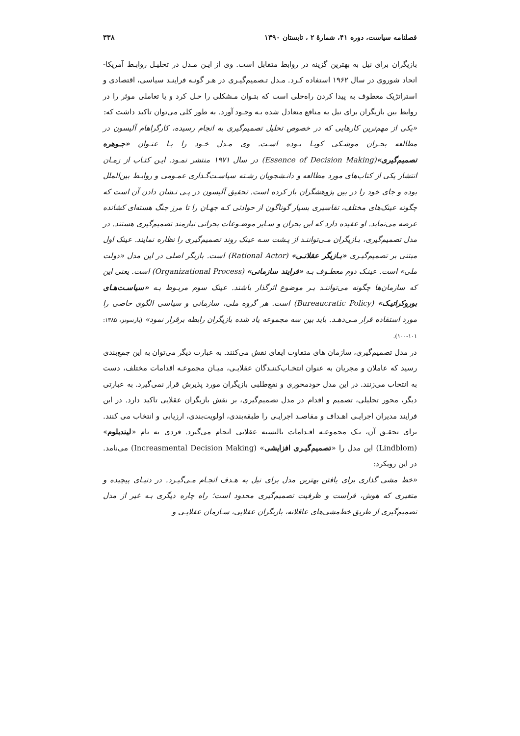فصلنامه سیاست، دوره ۴۱، شمارهٔ ۲ ، تابستان ۱۳۹۰ ۳۳۸
بازیگران برای نیل به بهترین گزینه در روابط متقابل است. وی از ایـن مـدل در تحلیـل روابـط آمریکا- اتحاد شوروی در سال ۱۹۶۲ استفاده کـرد. مـدل تـصمیم‌گیـری در هـر گونـه فراینـد سیاسی، اقتصادی و استراتژیک معطوف به پیدا کردن راه‌حلی است که بتـوان مـشکلی را حـل کرد و یا تعاملی موثر را در روابط بین بازیگران برای نیل به منافع متعادل شده بـه وجـود آورد. به طور کلی می‌توان تاکید داشت که:
«یکی از مهم‌ترین کارهایی که در خصوص تحلیل تصمیم‌گیری به انجام رسیده، کارگراهام آلیسون در مطالعه بحـران موشـکی کوبـا بـوده اسـت. وی مـدل خـود را بـا عنـوان «جـوهره تصمیم‌گیری»(Essence of Decision Making) در سال ۱۹۷۱ منتشر نمـود. ایـن کتـاب از زمـان انتشار یکی از کتاب‌های مورد مطالعه و دانـشجویان رشـته سیاسـت‌گـذاری عمـومی و روابـط بین‌الملل بوده و جای خود را در بین پژوهشگران باز کرده است. تحقیق آلیسون در پـی نـشان دادن آن است که چگونه عینک‌های مختلف، تفاسیری بسیار گوناگون از حوادثی کـه جهـان را تا مرز جنگ هسته‌ای کشانده عرضه می‌نماید. او عقیده دارد که این بحران و سـایر موضـوعات بحرانی نیازمند تصمیم‌گیری هستند. در مدل تصمیم‌گیری، بـازیگران مـی‌تواننـد از پـشت سـه عینک روند تصمیم‌گیری را نظاره نمایند. عینک اول مبتنی بر تصمیم‌گیـری «بـازیگر عقلانـی» (Rational Actor) است. بازیگر اصلی در این مدل «دولت ملی» است. عینـک دوم معطـوف بـه «فرایند سازمانی» (Organizational Process) است. یعنی این که سازمان‌ها چگونه می‌تواننـد بـر موضوع اثرگذار باشند. عینک سوم مربـوط بـه «سیاسـت‌هـای بوروکراتیـک» (Bureaucratic Policy) است. هر گروه ملی، سازمانی و سیاسی الگوی خاصی را مورد استفاده قرار مـی‌دهـد. باید بین سه مجموعه یاد شده بازیگران رابطه برقرار نمود» (پارسونز، ۱۳۸۵: ۱۰۱-۱۰۰).
در مدل تصمیم‌گیری، سازمان های متفاوت ایفای نقش می‌کنند. به عبارت دیگر می‌توان به این جمع‌بندی رسید که عاملان و مجریان به عنوان انتخـاب‌کننـدگان عقلایـی، میـان مجموعـه اقدامات مختلف، دست به انتخاب می‌زنند. در این مدل خودمحوری و نفع‌طلبی بازیگران مورد پذیرش قرار نمی‌گیرد. به عبارتی دیگر، محور تحلیلی، تصمیم و اقدام در مدل تصمیم‌گیری، بر نقش بازیگران عقلایی تاکید دارد. در این فرایند مدیران اجرایـی اهـداف و مقاصـد اجرایـی را طبقه‌بندی، اولویت‌بندی، ارزیابی و انتخاب می کنند. برای تحقـق آن، یـک مجموعـه اقـدامات بالنسبه عقلایی انجام می‌گیرد. فردی به نام «لیندبلوم» (Lindblom) این مدل را «تصمیم‌گیـری افزایشی» (Increasmental Decision Making) می‌نامد. در این رویکرد:
«خط مشی گذاری برای یافتن بهترین مدل برای نیل به هـدف انجـام مـی‌گیـرد. در دنیـای پیچیده و متغیری که هوش، فراست و ظرفیت تصمیم‌گیری محدود است؛ راه چاره دیگری بـه غیر از مدل تصمیم‌گیری از طریق خط‌مشی‌های عاقلانه، بازیگران عقلایی، سـازمان عقلایـی و